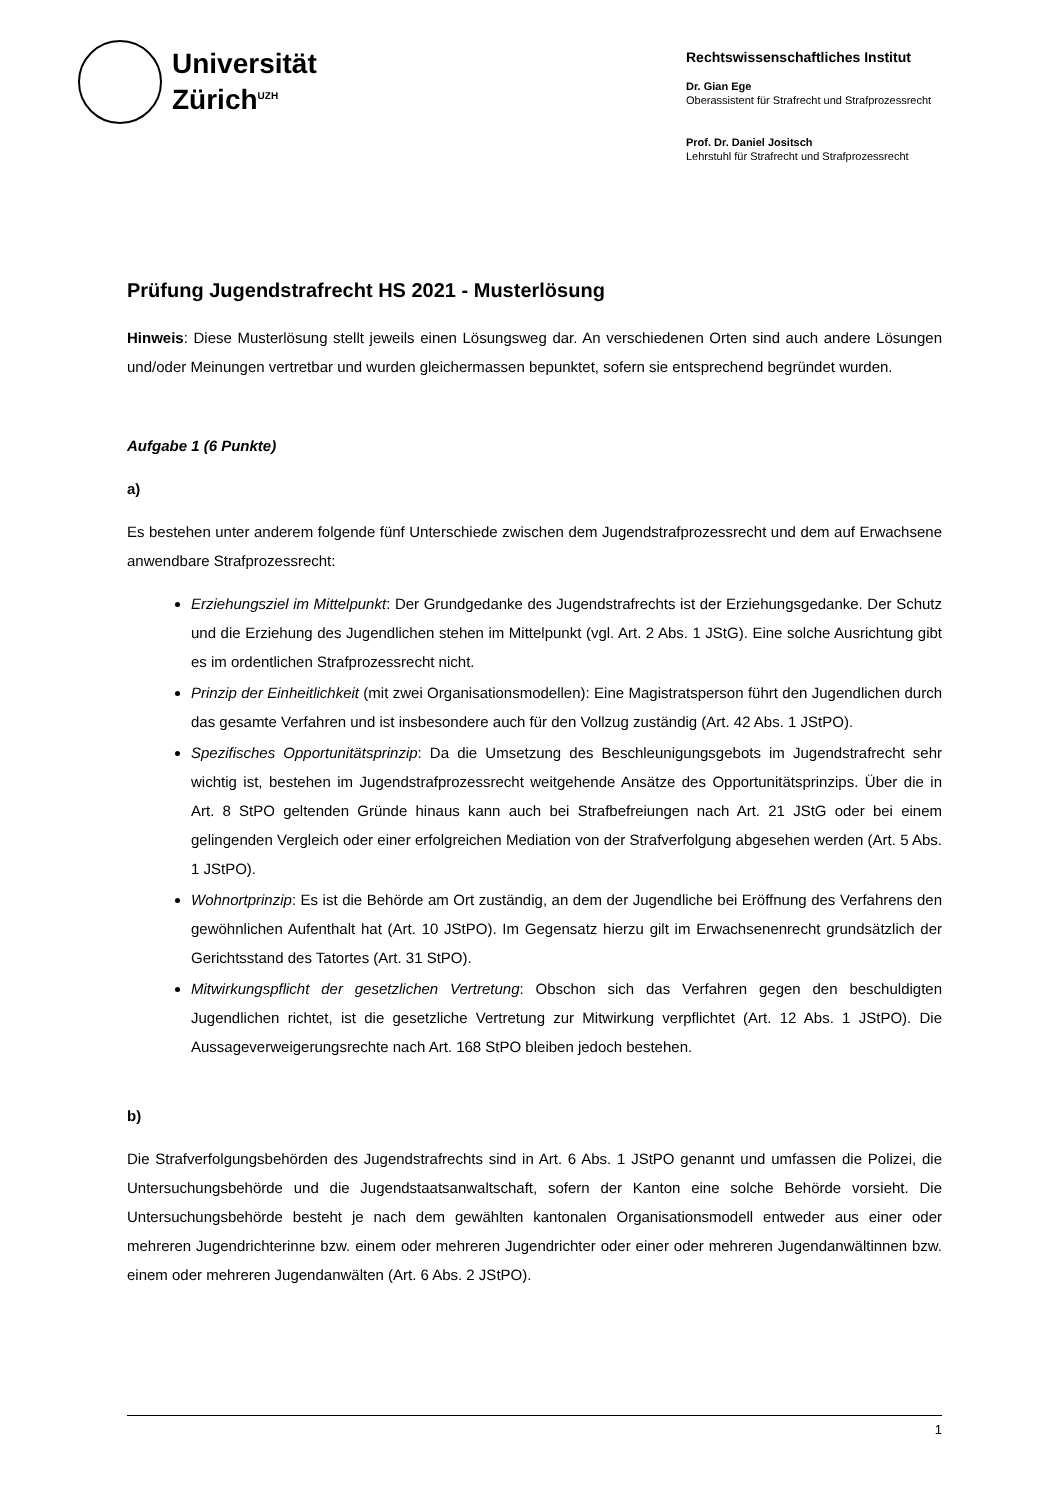Universität
Zürich<sup>UZH</sup>
Rechtswissenschaftliches Institut
Dr. Gian Ege
Oberassistent für Strafrecht und Strafprozessrecht
Prof. Dr. Daniel Jositsch
Lehrstuhl für Strafrecht und Strafprozessrecht
Prüfung Jugendstrafrecht HS 2021 - Musterlösung
Hinweis: Diese Musterlösung stellt jeweils einen Lösungsweg dar. An verschiedenen Orten sind auch andere Lösungen und/oder Meinungen vertretbar und wurden gleichermassen bepunktet, sofern sie entsprechend begründet wurden.
Aufgabe 1 (6 Punkte)
a)
Es bestehen unter anderem folgende fünf Unterschiede zwischen dem Jugendstrafprozessrecht und dem auf Erwachsene anwendbare Strafprozessrecht:
Erziehungsziel im Mittelpunkt: Der Grundgedanke des Jugendstrafrechts ist der Erziehungsgedanke. Der Schutz und die Erziehung des Jugendlichen stehen im Mittelpunkt (vgl. Art. 2 Abs. 1 JStG). Eine solche Ausrichtung gibt es im ordentlichen Strafprozessrecht nicht.
Prinzip der Einheitlichkeit (mit zwei Organisationsmodellen): Eine Magistratsperson führt den Jugendlichen durch das gesamte Verfahren und ist insbesondere auch für den Vollzug zuständig (Art. 42 Abs. 1 JStPO).
Spezifisches Opportunitätsprinzip: Da die Umsetzung des Beschleunigungsgebots im Jugendstrafrecht sehr wichtig ist, bestehen im Jugendstrafprozessrecht weitgehende Ansätze des Opportunitätsprinzips. Über die in Art. 8 StPO geltenden Gründe hinaus kann auch bei Strafbefreiungen nach Art. 21 JStG oder bei einem gelingenden Vergleich oder einer erfolgreichen Mediation von der Strafverfolgung abgesehen werden (Art. 5 Abs. 1 JStPO).
Wohnortprinzip: Es ist die Behörde am Ort zuständig, an dem der Jugendliche bei Eröffnung des Verfahrens den gewöhnlichen Aufenthalt hat (Art. 10 JStPO). Im Gegensatz hierzu gilt im Erwachsenenrecht grundsätzlich der Gerichtsstand des Tatortes (Art. 31 StPO).
Mitwirkungspflicht der gesetzlichen Vertretung: Obschon sich das Verfahren gegen den beschuldigten Jugendlichen richtet, ist die gesetzliche Vertretung zur Mitwirkung verpflichtet (Art. 12 Abs. 1 JStPO). Die Aussageverweigerungsrechte nach Art. 168 StPO bleiben jedoch bestehen.
b)
Die Strafverfolgungsbehörden des Jugendstrafrechts sind in Art. 6 Abs. 1 JStPO genannt und umfassen die Polizei, die Untersuchungsbehörde und die Jugendstaatsanwaltschaft, sofern der Kanton eine solche Behörde vorsieht. Die Untersuchungsbehörde besteht je nach dem gewählten kantonalen Organisationsmodell entweder aus einer oder mehreren Jugendrichterinne bzw. einem oder mehreren Jugendrichter oder einer oder mehreren Jugendanwältinnen bzw. einem oder mehreren Jugendanwälten (Art. 6 Abs. 2 JStPO).
1